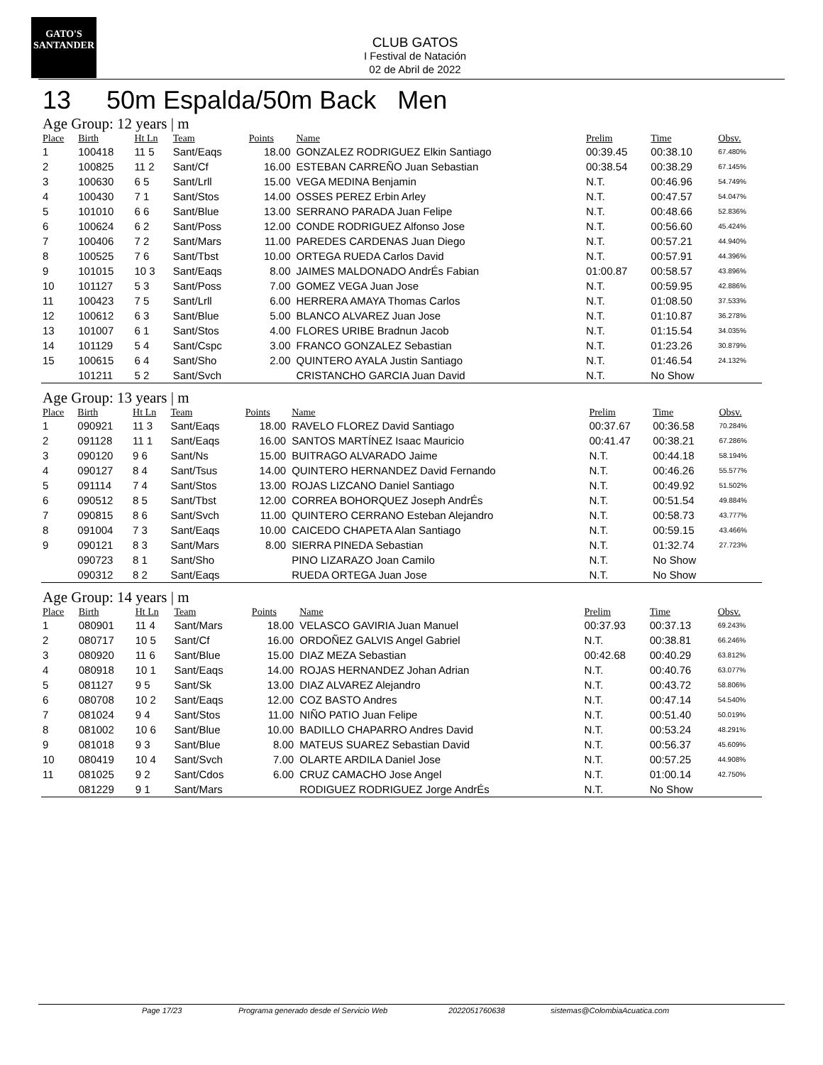GATO'S
SANTANDER
CLUB GATOS
I Festival de Natación
02 de Abril de 2022
13 50m Espalda/50m Back Men
Age Group: 12 years | m
| Place | Birth | Ht Ln | Team | Points | Name | Prelim | Time | Obsv. |
| --- | --- | --- | --- | --- | --- | --- | --- | --- |
| 1 | 100418 | 11 5 | Sant/Eaqs | 18.00 | GONZALEZ RODRIGUEZ Elkin Santiago | 00:39.45 | 00:38.10 | 67.480% |
| 2 | 100825 | 11 2 | Sant/Cf | 16.00 | ESTEBAN CARREÑO Juan Sebastian | 00:38.54 | 00:38.29 | 67.145% |
| 3 | 100630 | 6 5 | Sant/Lrll | 15.00 | VEGA MEDINA Benjamin | N.T. | 00:46.96 | 54.749% |
| 4 | 100430 | 7 1 | Sant/Stos | 14.00 | OSSES PEREZ Erbin Arley | N.T. | 00:47.57 | 54.047% |
| 5 | 101010 | 6 6 | Sant/Blue | 13.00 | SERRANO PARADA Juan Felipe | N.T. | 00:48.66 | 52.836% |
| 6 | 100624 | 6 2 | Sant/Poss | 12.00 | CONDE RODRIGUEZ Alfonso Jose | N.T. | 00:56.60 | 45.424% |
| 7 | 100406 | 7 2 | Sant/Mars | 11.00 | PAREDES CARDENAS Juan Diego | N.T. | 00:57.21 | 44.940% |
| 8 | 100525 | 7 6 | Sant/Tbst | 10.00 | ORTEGA RUEDA Carlos David | N.T. | 00:57.91 | 44.396% |
| 9 | 101015 | 10 3 | Sant/Eaqs | 8.00 | JAIMES MALDONADO AndrÉs Fabian | 01:00.87 | 00:58.57 | 43.896% |
| 10 | 101127 | 5 3 | Sant/Poss | 7.00 | GOMEZ VEGA Juan Jose | N.T. | 00:59.95 | 42.886% |
| 11 | 100423 | 7 5 | Sant/Lrll | 6.00 | HERRERA AMAYA Thomas Carlos | N.T. | 01:08.50 | 37.533% |
| 12 | 100612 | 6 3 | Sant/Blue | 5.00 | BLANCO ALVAREZ Juan Jose | N.T. | 01:10.87 | 36.278% |
| 13 | 101007 | 6 1 | Sant/Stos | 4.00 | FLORES URIBE Bradnun Jacob | N.T. | 01:15.54 | 34.035% |
| 14 | 101129 | 5 4 | Sant/Cspc | 3.00 | FRANCO GONZALEZ Sebastian | N.T. | 01:23.26 | 30.879% |
| 15 | 100615 | 6 4 | Sant/Sho | 2.00 | QUINTERO AYALA Justin Santiago | N.T. | 01:46.54 | 24.132% |
| | 101211 | 5 2 | Sant/Svch | | CRISTANCHO GARCIA Juan David | N.T. | No Show | |
Age Group: 13 years | m
| Place | Birth | Ht Ln | Team | Points | Name | Prelim | Time | Obsv. |
| --- | --- | --- | --- | --- | --- | --- | --- | --- |
| 1 | 090921 | 11 3 | Sant/Eaqs | 18.00 | RAVELO FLOREZ David Santiago | 00:37.67 | 00:36.58 | 70.284% |
| 2 | 091128 | 11 1 | Sant/Eaqs | 16.00 | SANTOS MARTÍNEZ Isaac Mauricio | 00:41.47 | 00:38.21 | 67.286% |
| 3 | 090120 | 9 6 | Sant/Ns | 15.00 | BUITRAGO ALVARADO Jaime | N.T. | 00:44.18 | 58.194% |
| 4 | 090127 | 8 4 | Sant/Tsus | 14.00 | QUINTERO HERNANDEZ David Fernando | N.T. | 00:46.26 | 55.577% |
| 5 | 091114 | 7 4 | Sant/Stos | 13.00 | ROJAS LIZCANO Daniel Santiago | N.T. | 00:49.92 | 51.502% |
| 6 | 090512 | 8 5 | Sant/Tbst | 12.00 | CORREA BOHORQUEZ Joseph AndrÉs | N.T. | 00:51.54 | 49.884% |
| 7 | 090815 | 8 6 | Sant/Svch | 11.00 | QUINTERO CERRANO Esteban Alejandro | N.T. | 00:58.73 | 43.777% |
| 8 | 091004 | 7 3 | Sant/Eaqs | 10.00 | CAICEDO CHAPETA Alan Santiago | N.T. | 00:59.15 | 43.466% |
| 9 | 090121 | 8 3 | Sant/Mars | 8.00 | SIERRA PINEDA Sebastian | N.T. | 01:32.74 | 27.723% |
| | 090723 | 8 1 | Sant/Sho | | PINO LIZARAZO Joan Camilo | N.T. | No Show | |
| | 090312 | 8 2 | Sant/Eaqs | | RUEDA ORTEGA Juan Jose | N.T. | No Show | |
Age Group: 14 years | m
| Place | Birth | Ht Ln | Team | Points | Name | Prelim | Time | Obsv. |
| --- | --- | --- | --- | --- | --- | --- | --- | --- |
| 1 | 080901 | 11 4 | Sant/Mars | 18.00 | VELASCO GAVIRIA Juan Manuel | 00:37.93 | 00:37.13 | 69.243% |
| 2 | 080717 | 10 5 | Sant/Cf | 16.00 | ORDOÑEZ GALVIS Angel Gabriel | N.T. | 00:38.81 | 66.246% |
| 3 | 080920 | 11 6 | Sant/Blue | 15.00 | DIAZ MEZA Sebastian | 00:42.68 | 00:40.29 | 63.812% |
| 4 | 080918 | 10 1 | Sant/Eaqs | 14.00 | ROJAS HERNANDEZ Johan Adrian | N.T. | 00:40.76 | 63.077% |
| 5 | 081127 | 9 5 | Sant/Sk | 13.00 | DIAZ ALVAREZ Alejandro | N.T. | 00:43.72 | 58.806% |
| 6 | 080708 | 10 2 | Sant/Eaqs | 12.00 | COZ BASTO Andres | N.T. | 00:47.14 | 54.540% |
| 7 | 081024 | 9 4 | Sant/Stos | 11.00 | NIÑO PATIO Juan Felipe | N.T. | 00:51.40 | 50.019% |
| 8 | 081002 | 10 6 | Sant/Blue | 10.00 | BADILLO CHAPARRO Andres David | N.T. | 00:53.24 | 48.291% |
| 9 | 081018 | 9 3 | Sant/Blue | 8.00 | MATEUS SUAREZ Sebastian David | N.T. | 00:56.37 | 45.609% |
| 10 | 080419 | 10 4 | Sant/Svch | 7.00 | OLARTE ARDILA Daniel Jose | N.T. | 00:57.25 | 44.908% |
| 11 | 081025 | 9 2 | Sant/Cdos | 6.00 | CRUZ CAMACHO Jose Angel | N.T. | 01:00.14 | 42.750% |
| | 081229 | 9 1 | Sant/Mars | | RODIGUEZ RODRIGUEZ Jorge AndrÉs | N.T. | No Show | |
Page 17/23 Programa generado desde el Servicio Web 2022051760638 sistemas@ColombiaAcuatica.com